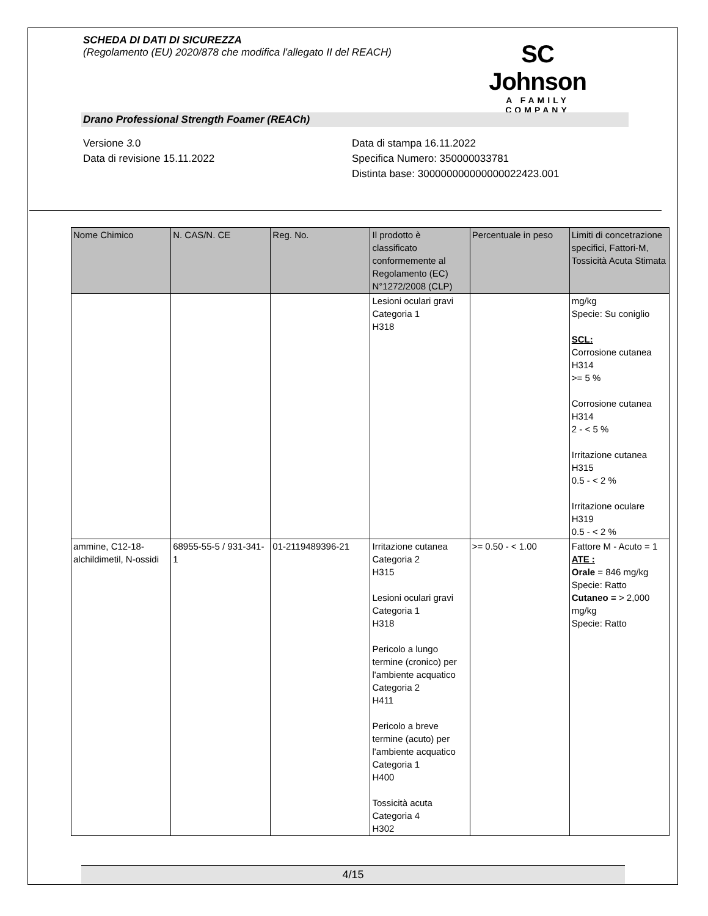SCHEDA DI DATI DI SICUREZZA
(Regolamento (EU) 2020/878 che modifica l'allegato II del REACH)
SC Johnson
A FAMILY COMPANY
Drano Professional Strength Foamer (REACh)
Versione 3. 0
Data di revisione 15.11.2022
Data di stampa 16.11.2022
Specifica Numero: 350000033781
Distinta base: 300000000000000022423.001
| Nome Chimico | N. CAS/N. CE | Reg. No. | Il prodotto è classificato conformemente al Regolamento (EC) N°1272/2008 (CLP) | Percentuale in peso | Limiti di concetrazione specifici, Fattori-M, Tossicità Acuta Stimata |
| --- | --- | --- | --- | --- | --- |
| | | | Lesioni oculari gravi Categoria 1 H318 | | mg/kg Specie: Su coniglio SCL: Corrosione cutanea H314 >= 5 % Corrosione cutanea H314 2 - < 5 % Irritazione cutanea H315 0.5 - < 2 % Irritazione oculare H319 0.5 - < 2 % |
| ammine, C12-18-alchildimetil, N-ossidi | 68955-55-5 / 931-341-1 | 01-2119489396-21 | Irritazione cutanea Categoria 2 H315 Lesioni oculari gravi Categoria 1 H318 Pericolo a lungo termine (cronico) per l'ambiente acquatico Categoria 2 H411 Pericolo a breve termine (acuto) per l'ambiente acquatico Categoria 1 H400 Tossicità acuta Categoria 4 H302 | >= 0.50 - < 1.00 | Fattore M - Acuto = 1 ATE : Orale = 846 mg/kg Specie: Ratto Cutaneo = > 2,000 mg/kg Specie: Ratto |
4/15